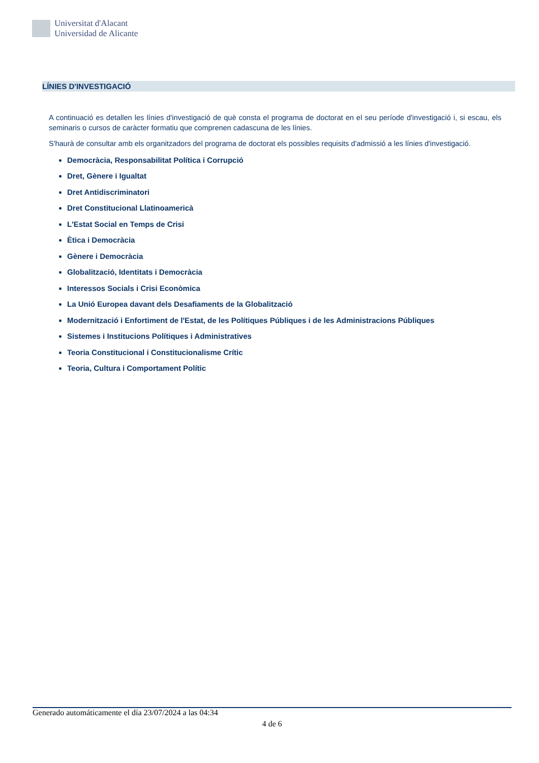Universitat d'Alacant
Universidad de Alicante
LÍNIES D'INVESTIGACIÓ
A continuació es detallen les línies d'investigació de què consta el programa de doctorat en el seu període d'investigació i, si escau, els seminaris o cursos de caràcter formatiu que comprenen cadascuna de les línies.
S'haurà de consultar amb els organitzadors del programa de doctorat els possibles requisits d'admissió a les línies d'investigació.
Democràcia, Responsabilitat Política i Corrupció
Dret, Gènere i Igualtat
Dret Antidiscriminatori
Dret Constitucional Llatinoamericà
L'Estat Social en Temps de Crisi
Ètica i Democràcia
Gènere i Democràcia
Globalització, Identitats i Democràcia
Interessos Socials i Crisi Econòmica
La Unió Europea davant dels Desafiaments de la Globalització
Modernització i Enfortiment de l'Estat, de les Polítiques Públiques i de les Administracions Públiques
Sistemes i Institucions Polítiques i Administratives
Teoria Constitucional i Constitucionalisme Crític
Teoria, Cultura i Comportament Polític
Generado automáticamente el día 23/07/2024 a las 04:34
4 de 6